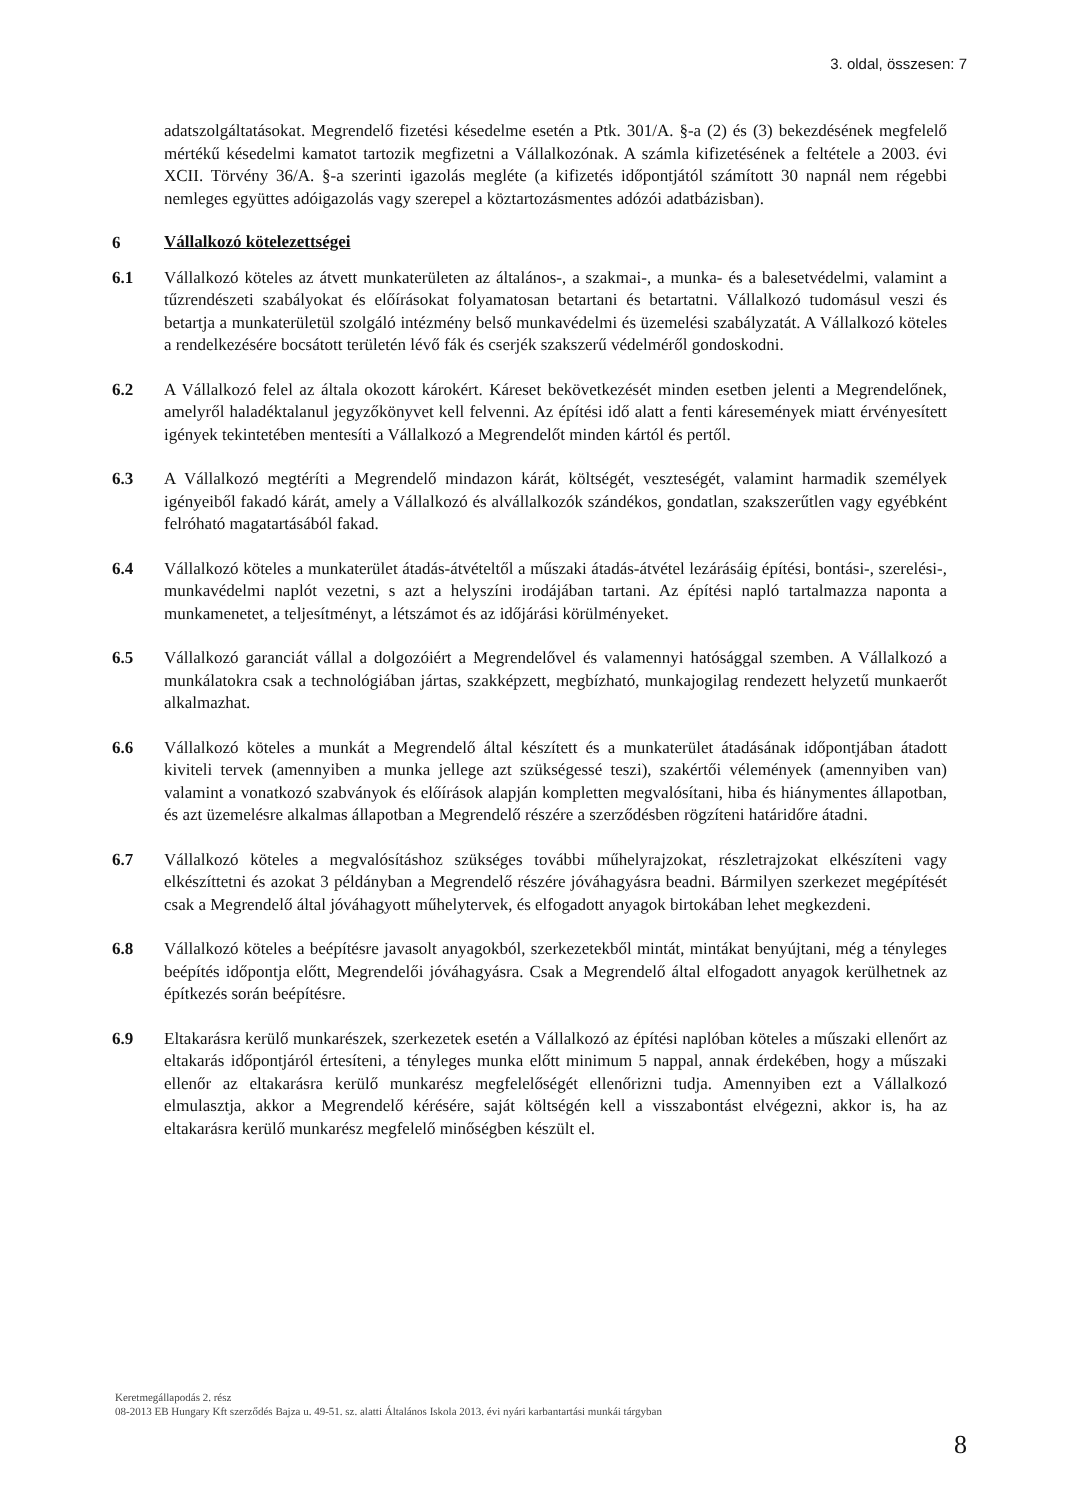3. oldal, összesen: 7
adatszolgáltatásokat. Megrendelő fizetési késedelme esetén a Ptk. 301/A. §-a (2) és (3) bekezdésének megfelelő mértékű késedelmi kamatot tartozik megfizetni a Vállalkozónak. A számla kifizetésének a feltétele a 2003. évi XCII. Törvény 36/A. §-a szerinti igazolás megléte (a kifizetés időpontjától számított 30 napnál nem régebbi nemleges együttes adóigazolás vagy szerepel a köztartozásmentes adózói adatbázisban).
6
Vállalkozó kötelezettségei
6.1 Vállalkozó köteles az átvett munkaterületen az általános-, a szakmai-, a munka- és a balesetvédelmi, valamint a tűzrendészeti szabályokat és előírásokat folyamatosan betartani és betartatni. Vállalkozó tudomásul veszi és betartja a munkaterületül szolgáló intézmény belső munkavédelmi és üzemelési szabályzatát. A Vállalkozó köteles a rendelkezésére bocsátott területén lévő fák és cserjék szakszerű védelméről gondoskodni.
6.2 A Vállalkozó felel az általa okozott károkért. Káreset bekövetkezését minden esetben jelenti a Megrendelőnek, amelyről haladéktalanul jegyzőkönyvet kell felvenni. Az építési idő alatt a fenti káresemények miatt érvényesített igények tekintetében mentesíti a Vállalkozó a Megrendelőt minden kártól és pertől.
6.3 A Vállalkozó megtéríti a Megrendelő mindazon kárát, költségét, veszteségét, valamint harmadik személyek igényeiből fakadó kárát, amely a Vállalkozó és alvállalkozók szándékos, gondatlan, szakszerűtlen vagy egyébként felróható magatartásából fakad.
6.4 Vállalkozó köteles a munkaterület átadás-átvételtől a műszaki átadás-átvétel lezárásáig építési, bontási-, szerelési-, munkavédelmi naplót vezetni, s azt a helyszíni irodájában tartani. Az építési napló tartalmazza naponta a munkamenetet, a teljesítményt, a létszámot és az időjárási körülményeket.
6.5 Vállalkozó garanciát vállal a dolgozóiért a Megrendelővel és valamennyi hatósággal szemben. A Vállalkozó a munkálatokra csak a technológiában jártas, szakképzett, megbízható, munkajogilag rendezett helyzetű munkaerőt alkalmazhat.
6.6 Vállalkozó köteles a munkát a Megrendelő által készített és a munkaterület átadásának időpontjában átadott kiviteli tervek (amennyiben a munka jellege azt szükségessé teszi), szakértői vélemények (amennyiben van) valamint a vonatkozó szabványok és előírások alapján kompletten megvalósítani, hiba és hiánymentes állapotban, és azt üzemelésre alkalmas állapotban a Megrendelő részére a szerződésben rögzíteni határidőre átadni.
6.7 Vállalkozó köteles a megvalósításhoz szükséges további műhelyrajzokat, részletrajzokat elkészíteni vagy elkészíttetni és azokat 3 példányban a Megrendelő részére jóváhagyásra beadni. Bármilyen szerkezet megépítését csak a Megrendelő által jóváhagyott műhelytervek, és elfogadott anyagok birtokában lehet megkezdeni.
6.8 Vállalkozó köteles a beépítésre javasolt anyagokból, szerkezetekből mintát, mintákat benyújtani, még a tényleges beépítés időpontja előtt, Megrendelői jóváhagyásra. Csak a Megrendelő által elfogadott anyagok kerülhetnek az építkezés során beépítésre.
6.9 Eltakarásra kerülő munkarészek, szerkezetek esetén a Vállalkozó az építési naplóban köteles a műszaki ellenőrt az eltakarás időpontjáról értesíteni, a tényleges munka előtt minimum 5 nappal, annak érdekében, hogy a műszaki ellenőr az eltakarásra kerülő munkarész megfelelőségét ellenőrizni tudja. Amennyiben ezt a Vállalkozó elmulasztja, akkor a Megrendelő kérésére, saját költségén kell a visszabontást elvégezni, akkor is, ha az eltakarásra kerülő munkarész megfelelő minőségben készült el.
Keretmegállapodás 2. rész
08-2013 EB Hungary Kft szerződés Bajza u. 49-51. sz. alatti Általános Iskola 2013. évi nyári karbantartási munkái tárgyban
8